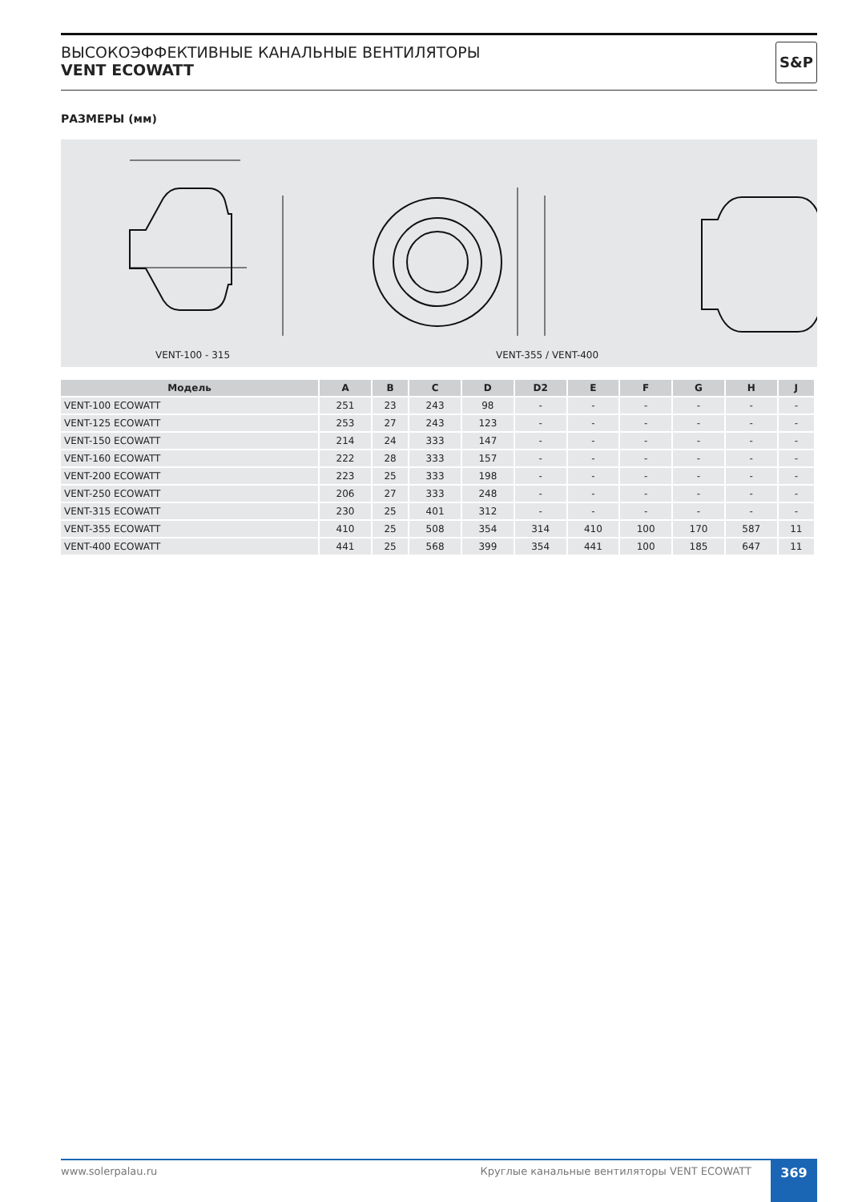ВЫСОКОЭФФЕКТИВНЫЕ КАНАЛЬНЫЕ ВЕНТИЛЯТОРЫ
VENT ECOWATT
S&P
РАЗМЕРЫ (мм)
VENT-100 - 315 VENT-355 / VENT-400
| Модель | A | B | C | D | D2 | E | F | G | H | J |
| --- | --- | --- | --- | --- | --- | --- | --- | --- | --- | --- |
| VENT-100 ECOWATT | 251 | 23 | 243 | 98 | - | - | - | - | - | - |
| VENT-125 ECOWATT | 253 | 27 | 243 | 123 | - | - | - | - | - | - |
| VENT-150 ECOWATT | 214 | 24 | 333 | 147 | - | - | - | - | - | - |
| VENT-160 ECOWATT | 222 | 28 | 333 | 157 | - | - | - | - | - | - |
| VENT-200 ECOWATT | 223 | 25 | 333 | 198 | - | - | - | - | - | - |
| VENT-250 ECOWATT | 206 | 27 | 333 | 248 | - | - | - | - | - | - |
| VENT-315 ECOWATT | 230 | 25 | 401 | 312 | - | - | - | - | - | - |
| VENT-355 ECOWATT | 410 | 25 | 508 | 354 | 314 | 410 | 100 | 170 | 587 | 11 |
| VENT-400 ECOWATT | 441 | 25 | 568 | 399 | 354 | 441 | 100 | 185 | 647 | 11 |
www.solerpalau.ru Круглые канальные вентиляторы VENT ECOWATT
369